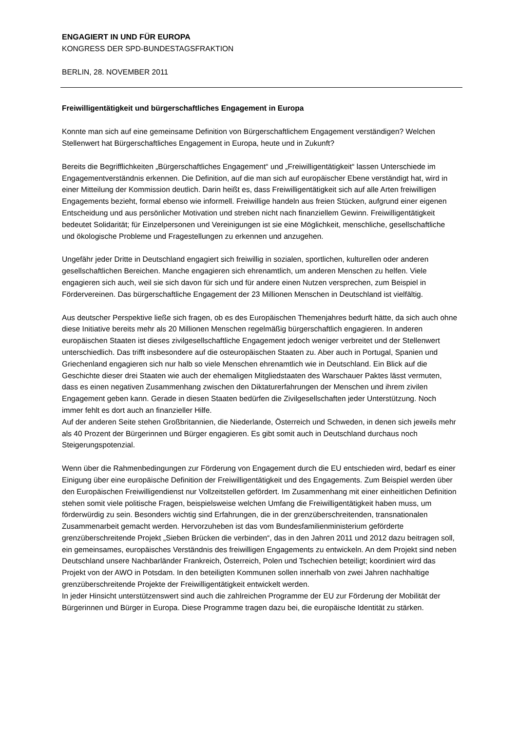ENGAGIERT IN UND FÜR EUROPA
KONGRESS DER SPD-BUNDESTAGSFRAKTION
BERLIN, 28. NOVEMBER 2011
Freiwilligentätigkeit und bürgerschaftliches Engagement in Europa
Konnte man sich auf eine gemeinsame Definition von Bürgerschaftlichem Engagement verständigen? Welchen Stellenwert hat Bürgerschaftliches Engagement in Europa, heute und in Zukunft?
Bereits die Begrifflichkeiten „Bürgerschaftliches Engagement“ und „Freiwilligentätigkeit“ lassen Unterschiede im Engagementverständnis erkennen. Die Definition, auf die man sich auf europäischer Ebene verständigt hat, wird in einer Mitteilung der Kommission deutlich. Darin heißt es, dass Freiwilligentätigkeit sich auf alle Arten freiwilligen Engagements bezieht, formal ebenso wie informell. Freiwillige handeln aus freien Stücken, aufgrund einer eigenen Entscheidung und aus persönlicher Motivation und streben nicht nach finanziellem Gewinn. Freiwilligentätigkeit bedeutet Solidarität; für Einzelpersonen und Vereinigungen ist sie eine Möglichkeit, menschliche, gesellschaftliche und ökologische Probleme und Fragestellungen zu erkennen und anzugehen.
Ungefähr jeder Dritte in Deutschland engagiert sich freiwillig in sozialen, sportlichen, kulturellen oder anderen gesellschaftlichen Bereichen. Manche engagieren sich ehrenamtlich, um anderen Menschen zu helfen. Viele engagieren sich auch, weil sie sich davon für sich und für andere einen Nutzen versprechen, zum Beispiel in Fördervereinen. Das bürgerschaftliche Engagement der 23 Millionen Menschen in Deutschland ist vielfältig.
Aus deutscher Perspektive ließe sich fragen, ob es des Europäischen Themenjahres bedurft hätte, da sich auch ohne diese Initiative bereits mehr als 20 Millionen Menschen regelmäßig bürgerschaftlich engagieren. In anderen europäischen Staaten ist dieses zivilgesellschaftliche Engagement jedoch weniger verbreitet und der Stellenwert unterschiedlich. Das trifft insbesondere auf die osteuropäischen Staaten zu. Aber auch in Portugal, Spanien und Griechenland engagieren sich nur halb so viele Menschen ehrenamtlich wie in Deutschland. Ein Blick auf die Geschichte dieser drei Staaten wie auch der ehemaligen Mitgliedstaaten des Warschauer Paktes lässt vermuten, dass es einen negativen Zusammenhang zwischen den Diktaturerfahrungen der Menschen und ihrem zivilen Engagement geben kann. Gerade in diesen Staaten bedürfen die Zivilgesellschaften jeder Unterstützung. Noch immer fehlt es dort auch an finanzieller Hilfe.
Auf der anderen Seite stehen Großbritannien, die Niederlande, Österreich und Schweden, in denen sich jeweils mehr als 40 Prozent der Bürgerinnen und Bürger engagieren. Es gibt somit auch in Deutschland durchaus noch Steigerungspotenzial.
Wenn über die Rahmenbedingungen zur Förderung von Engagement durch die EU entschieden wird, bedarf es einer Einigung über eine europäische Definition der Freiwilligentätigkeit und des Engagements. Zum Beispiel werden über den Europäischen Freiwilligendienst nur Vollzeitstellen gefördert. Im Zusammenhang mit einer einheitlichen Definition stehen somit viele politische Fragen, beispielsweise welchen Umfang die Freiwilligentätigkeit haben muss, um förderwürdig zu sein. Besonders wichtig sind Erfahrungen, die in der grenzüberschreitenden, transnationalen Zusammenarbeit gemacht werden. Hervorzuheben ist das vom Bundesfamilienministerium geförderte grenzüberschreitende Projekt „Sieben Brücken die verbinden“, das in den Jahren 2011 und 2012 dazu beitragen soll, ein gemeinsames, europäisches Verständnis des freiwilligen Engagements zu entwickeln. An dem Projekt sind neben Deutschland unsere Nachbarländer Frankreich, Österreich, Polen und Tschechien beteiligt; koordiniert wird das Projekt von der AWO in Potsdam. In den beteiligten Kommunen sollen innerhalb von zwei Jahren nachhaltige grenzüberschreitende Projekte der Freiwilligentätigkeit entwickelt werden.
In jeder Hinsicht unterstützenswert sind auch die zahlreichen Programme der EU zur Förderung der Mobilität der Bürgerinnen und Bürger in Europa. Diese Programme tragen dazu bei, die europäische Identität zu stärken.